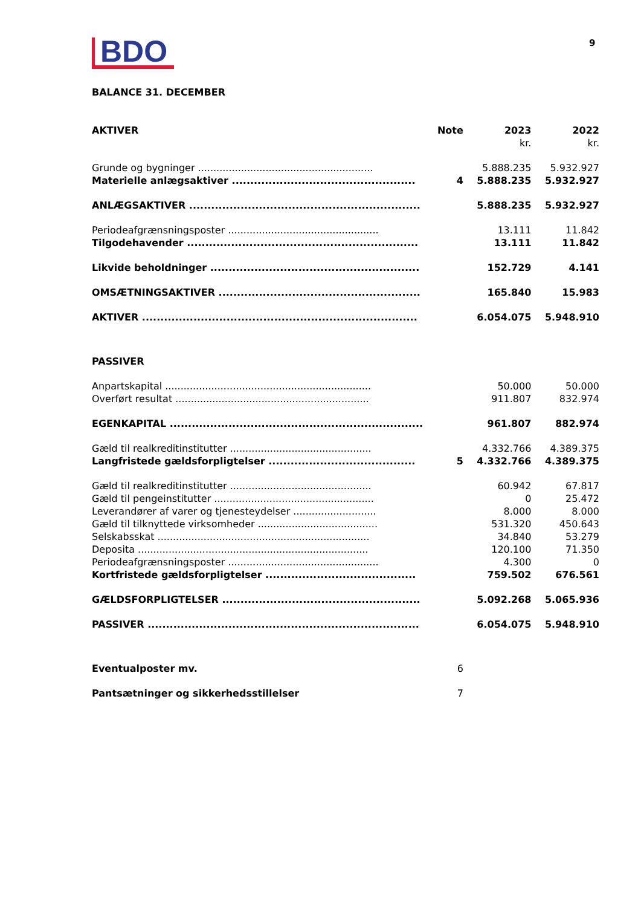BDO
9
BALANCE 31. DECEMBER
| AKTIVER | Note | 2023 | 2022 |
| --- | --- | --- | --- |
| | | kr. | kr. |
| Grunde og bygninger ......................................................... | | 5.888.235 | 5.932.927 |
| Materielle anlægsaktiver .................................................. | 4 | 5.888.235 | 5.932.927 |
| ANLÆGSAKTIVER ............................................................... | | 5.888.235 | 5.932.927 |
| Periodeafgrænsningsposter ................................................. | | 13.111 | 11.842 |
| Tilgodehavender ............................................................... | | 13.111 | 11.842 |
| Likvide beholdninger ......................................................... | | 152.729 | 4.141 |
| OMSÆTNINGSAKTIVER ....................................................... | | 165.840 | 15.983 |
| AKTIVER ........................................................................... | | 6.054.075 | 5.948.910 |
| PASSIVER | | | |
| Anpartskapital ................................................................... | | 50.000 | 50.000 |
| Overført resultat ............................................................... | | 911.807 | 832.974 |
| EGENKAPITAL ..................................................................... | | 961.807 | 882.974 |
| Gæld til realkreditinstitutter .............................................. | | 4.332.766 | 4.389.375 |
| Langfristede gældsforpligtelser ........................................ | 5 | 4.332.766 | 4.389.375 |
| Gæld til realkreditinstitutter .............................................. | | 60.942 | 67.817 |
| Gæld til pengeinstitutter .................................................... | | 0 | 25.472 |
| Leverandører af varer og tjenesteydelser ........................... | | 8.000 | 8.000 |
| Gæld til tilknyttede virksomheder ....................................... | | 531.320 | 450.643 |
| Selskabsskat ..................................................................... | | 34.840 | 53.279 |
| Deposita ........................................................................... | | 120.100 | 71.350 |
| Periodeafgrænsningsposter ................................................. | | 4.300 | 0 |
| Kortfristede gældsforpligtelser ......................................... | | 759.502 | 676.561 |
| GÆLDSFORPLIGTELSER ...................................................... | | 5.092.268 | 5.065.936 |
| PASSIVER .......................................................................... | | 6.054.075 | 5.948.910 |
| Eventualposter mv. | 6 | | |
| Pantsætninger og sikkerhedsstillelser | 7 | | |